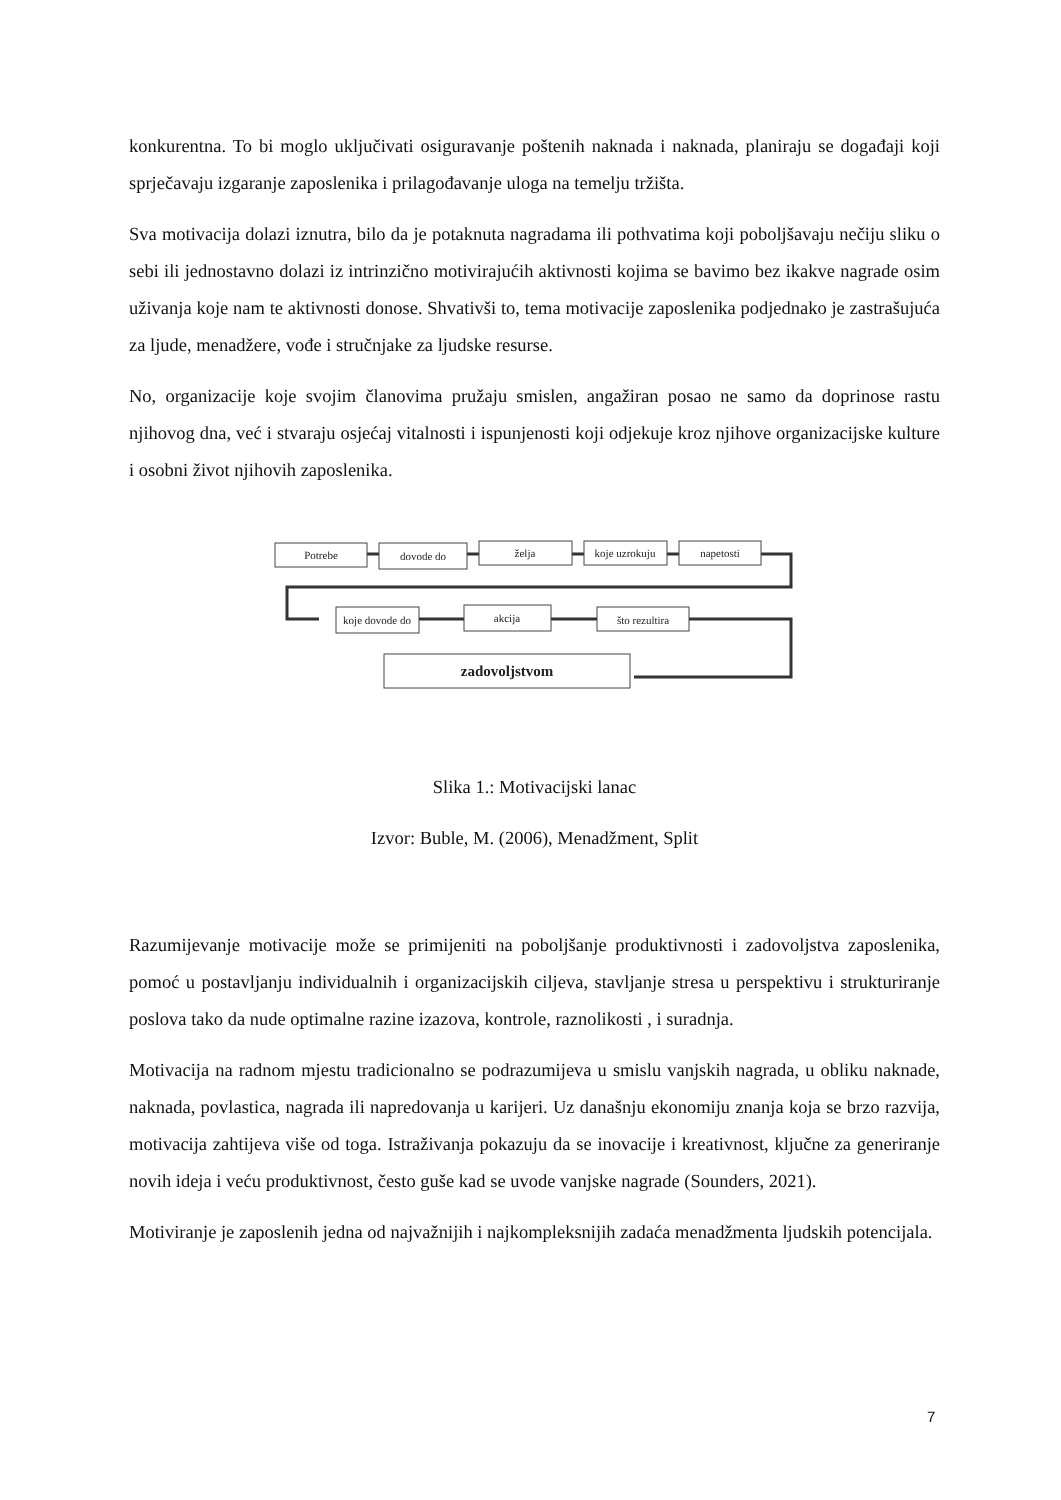konkurentna. To bi moglo uključivati osiguravanje poštenih naknada i naknada, planiraju se događaji koji sprječavaju izgaranje zaposlenika i prilagođavanje uloga na temelju tržišta.
Sva motivacija dolazi iznutra, bilo da je potaknuta nagradama ili pothvatima koji poboljšavaju nečiju sliku o sebi ili jednostavno dolazi iz intrinzično motivirajućih aktivnosti kojima se bavimo bez ikakve nagrade osim uživanja koje nam te aktivnosti donose. Shvativši to, tema motivacije zaposlenika podjednako je zastrašujuća za ljude, menadžere, vođe i stručnjake za ljudske resurse.
No, organizacije koje svojim članovima pružaju smislen, angažiran posao ne samo da doprinose rastu njihovog dna, već i stvaraju osjećaj vitalnosti i ispunjenosti koji odjekuje kroz njihove organizacijske kulture i osobni život njihovih zaposlenika.
Potrebe
dovode do
želja
koje uzrokuju
napetosti
koje dovode do
akcija
što rezultira
zadovoljstvom
Slika 1.: Motivacijski lanac
Izvor: Buble, M. (2006), Menadžment, Split
Razumijevanje motivacije može se primijeniti na poboljšanje produktivnosti i zadovoljstva zaposlenika, pomoć u postavljanju individualnih i organizacijskih ciljeva, stavljanje stresa u perspektivu i strukturiranje poslova tako da nude optimalne razine izazova, kontrole, raznolikosti , i suradnja.
Motivacija na radnom mjestu tradicionalno se podrazumijeva u smislu vanjskih nagrada, u obliku naknade, naknada, povlastica, nagrada ili napredovanja u karijeri. Uz današnju ekonomiju znanja koja se brzo razvija, motivacija zahtijeva više od toga. Istraživanja pokazuju da se inovacije i kreativnost, ključne za generiranje novih ideja i veću produktivnost, često guše kad se uvode vanjske nagrade (Sounders, 2021).
Motiviranje je zaposlenih jedna od najvažnijih i najkompleksnijih zadaća menadžmenta ljudskih potencijala.
7